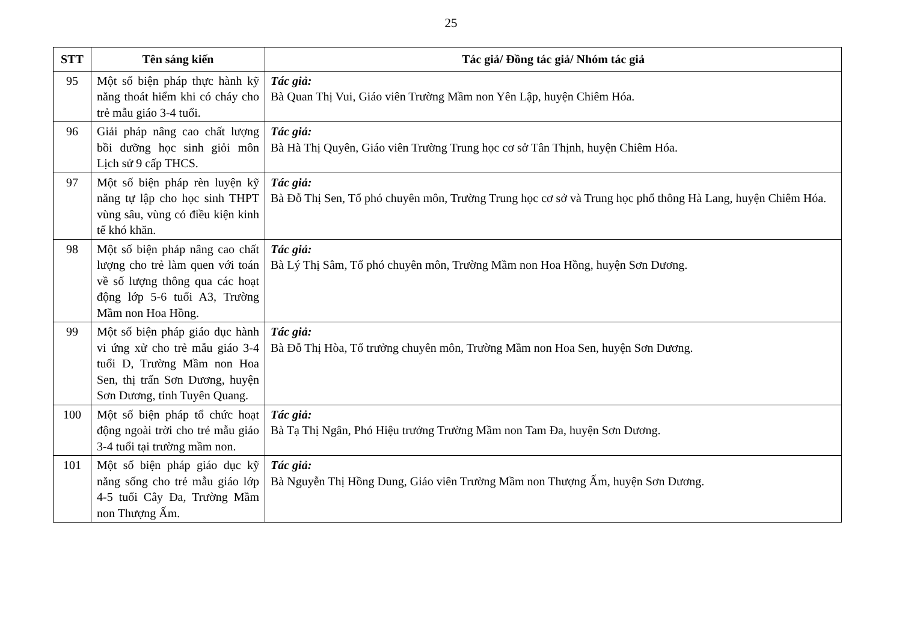25
| STT | Tên sáng kiến | Tác giả/ Đồng tác giả/ Nhóm tác giả |
| --- | --- | --- |
| 95 | Một số biện pháp thực hành kỹ năng thoát hiểm khi có cháy cho trẻ mẫu giáo 3-4 tuổi. | Tác giả: Bà Quan Thị Vui, Giáo viên Trường Mầm non Yên Lập, huyện Chiêm Hóa. |
| 96 | Giải pháp nâng cao chất lượng bồi dưỡng học sinh giỏi môn Lịch sử 9 cấp THCS. | Tác giả: Bà Hà Thị Quyên, Giáo viên Trường Trung học cơ sở Tân Thịnh, huyện Chiêm Hóa. |
| 97 | Một số biện pháp rèn luyện kỹ năng tự lập cho học sinh THPT vùng sâu, vùng có điều kiện kinh tế khó khăn. | Tác giả: Bà Đỗ Thị Sen, Tổ phó chuyên môn, Trường Trung học cơ sở và Trung học phổ thông Hà Lang, huyện Chiêm Hóa. |
| 98 | Một số biện pháp nâng cao chất lượng cho trẻ làm quen với toán về số lượng thông qua các hoạt động lớp 5-6 tuổi A3, Trường Mầm non Hoa Hồng. | Tác giả: Bà Lý Thị Sâm, Tổ phó chuyên môn, Trường Mầm non Hoa Hồng, huyện Sơn Dương. |
| 99 | Một số biện pháp giáo dục hành vi ứng xử cho trẻ mẫu giáo 3-4 tuổi D, Trường Mầm non Hoa Sen, thị trấn Sơn Dương, huyện Sơn Dương, tỉnh Tuyên Quang. | Tác giả: Bà Đỗ Thị Hòa, Tổ trưởng chuyên môn, Trường Mầm non Hoa Sen, huyện Sơn Dương. |
| 100 | Một số biện pháp tổ chức hoạt động ngoài trời cho trẻ mẫu giáo 3-4 tuổi tại trường mầm non. | Tác giả: Bà Tạ Thị Ngân, Phó Hiệu trưởng Trường Mầm non Tam Đa, huyện Sơn Dương. |
| 101 | Một số biện pháp giáo dục kỹ năng sống cho trẻ mẫu giáo lớp 4-5 tuổi Cây Đa, Trường Mầm non Thượng Ấm. | Tác giả: Bà Nguyễn Thị Hồng Dung, Giáo viên Trường Mầm non Thượng Ấm, huyện Sơn Dương. |